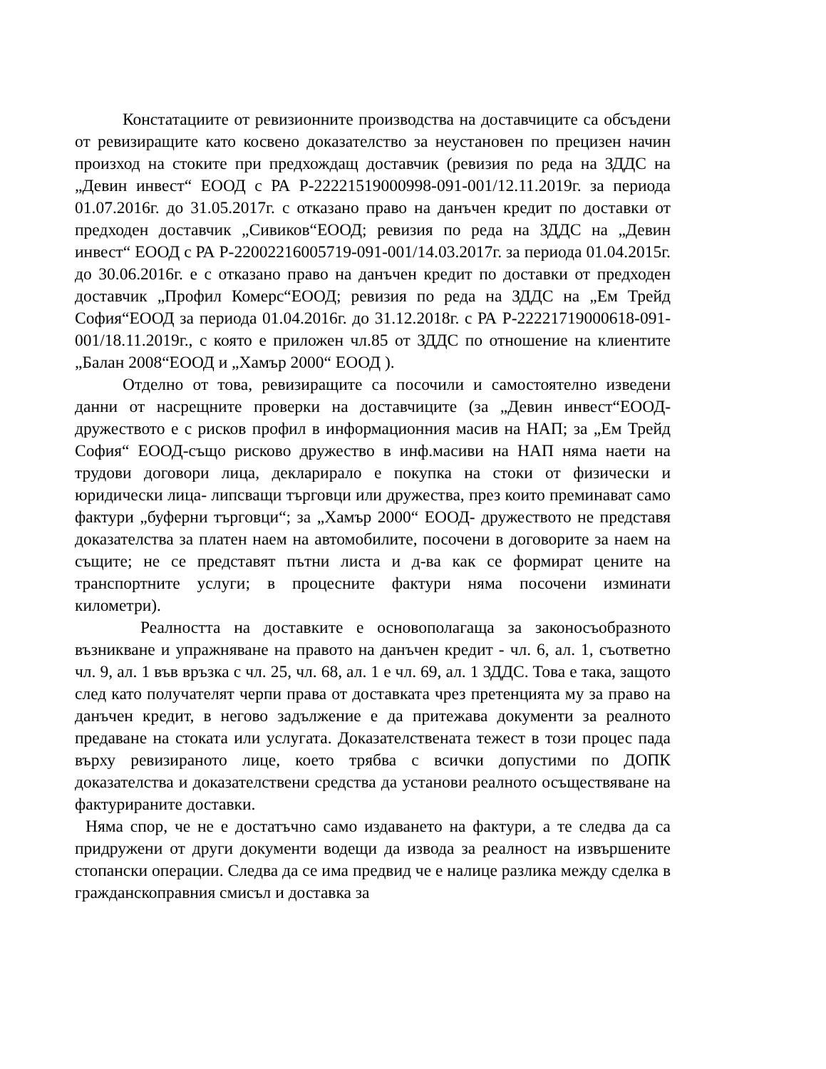Констатациите от ревизионните производства на доставчиците са обсъдени от ревизиращите като косвено доказателство за неустановен по прецизен начин произход на стоките при предхождащ доставчик (ревизия по реда на ЗДДС на „Девин инвест“ ЕООД с РА Р-22221519000998-091-001/12.11.2019г. за периода 01.07.2016г. до 31.05.2017г. с отказано право на данъчен кредит по доставки от предходен доставчик „Сивиков“ЕООД; ревизия по реда на ЗДДС на „Девин инвест“ ЕООД с РА Р-22002216005719-091-001/14.03.2017г. за периода 01.04.2015г. до 30.06.2016г. е с отказано право на данъчен кредит по доставки от предходен доставчик „Профил Комерс“ЕООД; ревизия по реда на ЗДДС на „Ем Трейд София“ЕООД за периода 01.04.2016г. до 31.12.2018г. с РА Р-22221719000618-091-001/18.11.2019г., с която е приложен чл.85 от ЗДДС по отношение на клиентите „Балан 2008“ЕООД и „Хамър 2000“ ЕООД ).
Отделно от това, ревизиращите са посочили и самостоятелно изведени данни от насрещните проверки на доставчиците (за „Девин инвест“ЕООД- дружеството е с рисков профил в информационния масив на НАП; за „Ем Трейд София“ ЕООД-също рисково дружество в инф.масиви на НАП няма наети на трудови договори лица, декларирало е покупка на стоки от физически и юридически лица- липсващи търговци или дружества, през които преминават само фактури „буферни търговци“; за „Хамър 2000“ ЕООД- дружеството не представя доказателства за платен наем на автомобилите, посочени в договорите за наем на същите; не се представят пътни листа и д-ва как се формират цените на транспортните услуги; в процесните фактури няма посочени изминати километри).
Реалността на доставките е основополагаща за законосъобразното възникване и упражняване на правото на данъчен кредит - чл. 6, ал. 1, съответно чл. 9, ал. 1 във връзка с чл. 25, чл. 68, ал. 1 е чл. 69, ал. 1 ЗДДС. Това е така, защото след като получателят черпи права от доставката чрез претенцията му за право на данъчен кредит, в негово задължение е да притежава документи за реалното предаване на стоката или услугата. Доказателствената тежест в този процес пада върху ревизираното лице, което трябва с всички допустими по ДОПК доказателства и доказателствени средства да установи реалното осъществяване на фактурираните доставки.
Няма спор, че не е достатъчно само издаването на фактури, а те следва да са придружени от други документи водещи да извода за реалност на извършените стопански операции. Следва да се има предвид че е налице разлика между сделка в гражданскоправния смисъл и доставка за